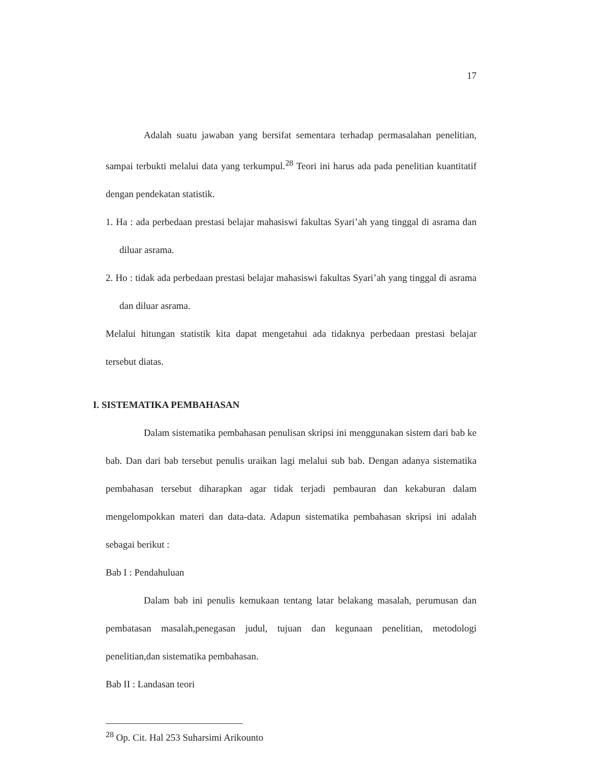17
Adalah suatu jawaban yang bersifat sementara terhadap permasalahan penelitian, sampai terbukti melalui data yang terkumpul.<sup>28</sup> Teori ini harus ada pada penelitian kuantitatif dengan pendekatan statistik.
1. Ha : ada perbedaan prestasi belajar mahasiswi fakultas Syari’ah yang tinggal di asrama dan diluar asrama.
2. Ho : tidak ada perbedaan prestasi belajar mahasiswi fakultas Syari’ah yang tinggal di asrama dan diluar asrama.
Melalui hitungan statistik kita dapat mengetahui ada tidaknya perbedaan prestasi belajar tersebut diatas.
I. SISTEMATIKA PEMBAHASAN
Dalam sistematika pembahasan penulisan skripsi ini menggunakan sistem dari bab ke bab. Dan dari bab tersebut penulis uraikan lagi melalui sub bab. Dengan adanya sistematika pembahasan tersebut diharapkan agar tidak terjadi pembauran dan kekaburan dalam mengelompokkan materi dan data-data. Adapun sistematika pembahasan skripsi ini adalah sebagai berikut :
Bab I : Pendahuluan
Dalam bab ini penulis kemukaan tentang latar belakang masalah, perumusan dan pembatasan masalah,penegasan judul, tujuan dan kegunaan penelitian, metodologi penelitian,dan sistematika pembahasan.
Bab II : Landasan teori
<sup>28</sup> Op. Cit. Hal 253 Suharsimi Arikounto